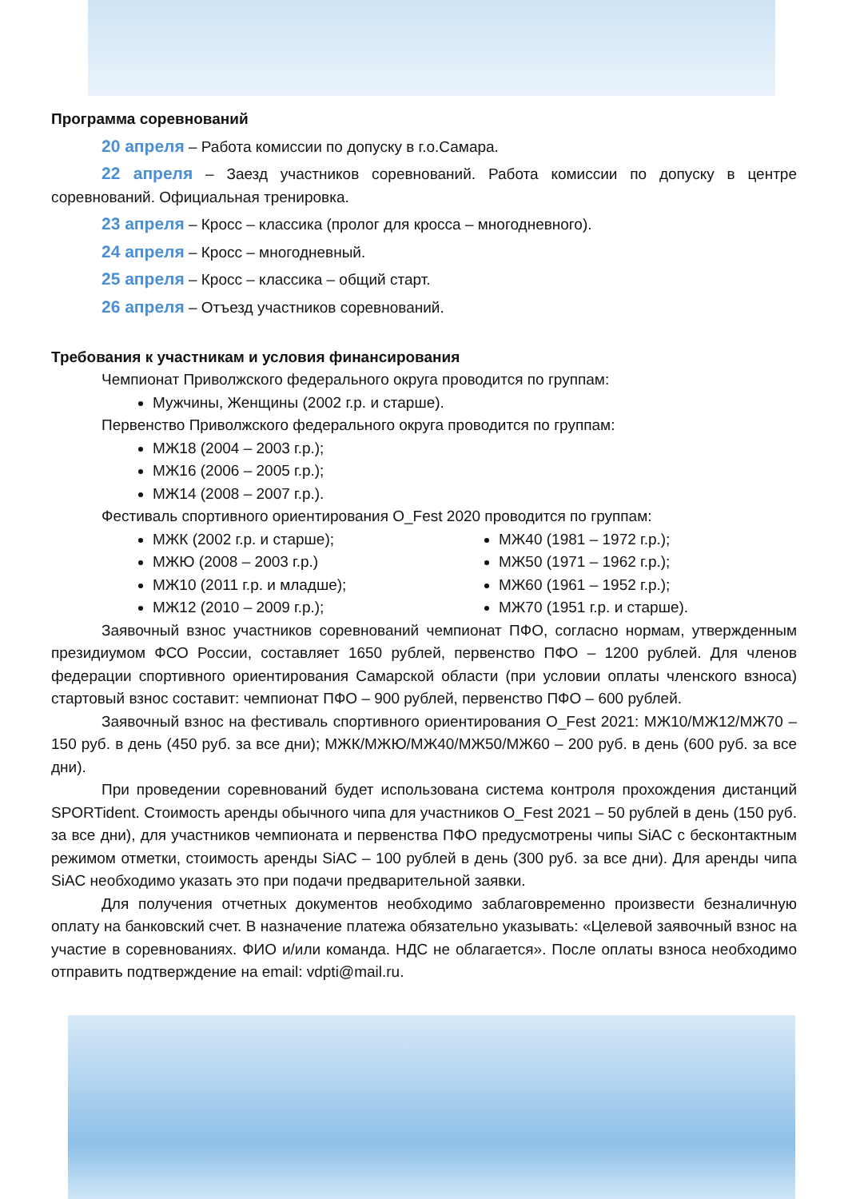Программа соревнований
20 апреля – Работа комиссии по допуску в г.о.Самара.
22 апреля – Заезд участников соревнований. Работа комиссии по допуску в центре соревнований. Официальная тренировка.
23 апреля – Кросс – классика (пролог для кросса – многодневного).
24 апреля – Кросс – многодневный.
25 апреля – Кросс – классика – общий старт.
26 апреля – Отъезд участников соревнований.
Требования к участникам и условия финансирования
Чемпионат Приволжского федерального округа проводится по группам:
Мужчины, Женщины (2002 г.р. и старше).
Первенство Приволжского федерального округа проводится по группам:
МЖ18 (2004 – 2003 г.р.);
МЖ16 (2006 – 2005 г.р.);
МЖ14 (2008 – 2007 г.р.).
Фестиваль спортивного ориентирования O_Fest 2020 проводится по группам:
МЖК (2002 г.р. и старше);
МЖЮ (2008 – 2003 г.р.)
МЖ10 (2011 г.р. и младше);
МЖ12 (2010 – 2009 г.р.);
МЖ40 (1981 – 1972 г.р.);
МЖ50 (1971 – 1962 г.р.);
МЖ60 (1961 – 1952 г.р.);
МЖ70 (1951 г.р. и старше).
Заявочный взнос участников соревнований чемпионат ПФО, согласно нормам, утвержденным президиумом ФСО России, составляет 1650 рублей, первенство ПФО – 1200 рублей. Для членов федерации спортивного ориентирования Самарской области (при условии оплаты членского взноса) стартовый взнос составит: чемпионат ПФО – 900 рублей, первенство ПФО – 600 рублей.
Заявочный взнос на фестиваль спортивного ориентирования O_Fest 2021: МЖ10/МЖ12/МЖ70 – 150 руб. в день (450 руб. за все дни); МЖК/МЖЮ/МЖ40/МЖ50/МЖ60 – 200 руб. в день (600 руб. за все дни).
При проведении соревнований будет использована система контроля прохождения дистанций SPORTident. Стоимость аренды обычного чипа для участников O_Fest 2021 – 50 рублей в день (150 руб. за все дни), для участников чемпионата и первенства ПФО предусмотрены чипы SiAC с бесконтактным режимом отметки, стоимость аренды SiAC – 100 рублей в день (300 руб. за все дни). Для аренды чипа SiAC необходимо указать это при подачи предварительной заявки.
Для получения отчетных документов необходимо заблаговременно произвести безналичную оплату на банковский счет. В назначение платежа обязательно указывать: «Целевой заявочный взнос на участие в соревнованиях. ФИО и/или команда. НДС не облагается». После оплаты взноса необходимо отправить подтверждение на email: vdpti@mail.ru.